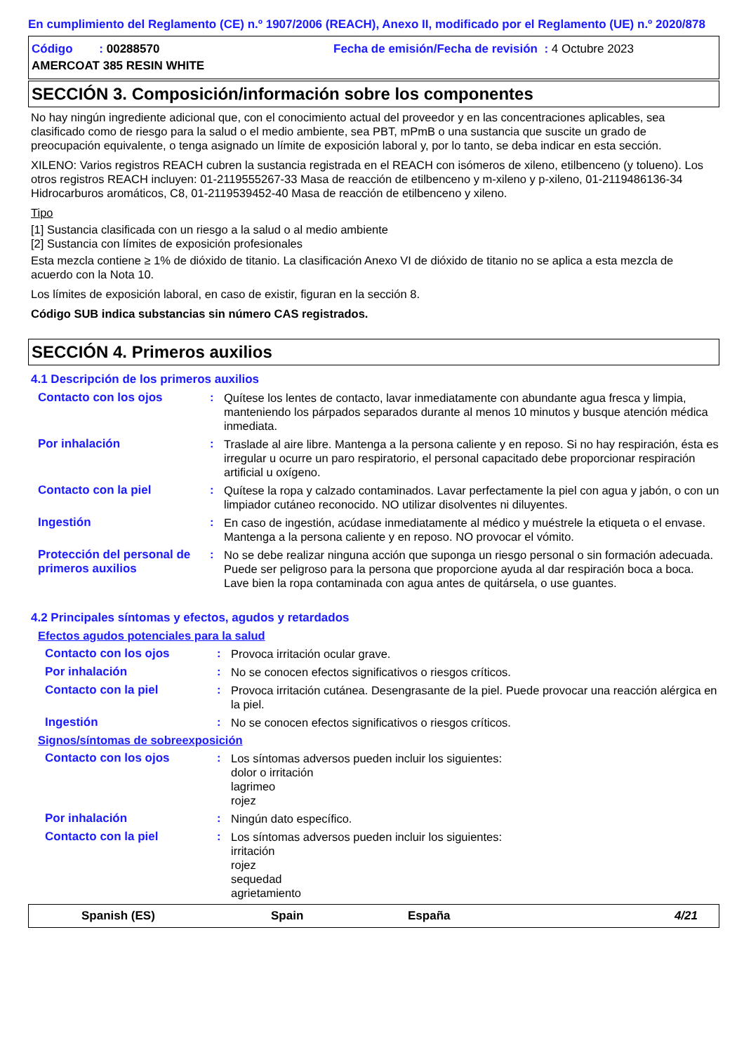En cumplimiento del Reglamento (CE) n.º 1907/2006 (REACH), Anexo II, modificado por el Reglamento (UE) n.º 2020/878
Código : 00288570 Fecha de emisión/Fecha de revisión : 4 Octubre 2023
AMERCOAT 385 RESIN WHITE
SECCIÓN 3. Composición/información sobre los componentes
No hay ningún ingrediente adicional que, con el conocimiento actual del proveedor y en las concentraciones aplicables, sea clasificado como de riesgo para la salud o el medio ambiente, sea PBT, mPmB o una sustancia que suscite un grado de preocupación equivalente, o tenga asignado un límite de exposición laboral y, por lo tanto, se deba indicar en esta sección.
XILENO: Varios registros REACH cubren la sustancia registrada en el REACH con isómeros de xileno, etilbenceno (y tolueno). Los otros registros REACH incluyen: 01-2119555267-33 Masa de reacción de etilbenceno y m-xileno y p-xileno, 01-2119486136-34 Hidrocarburos aromáticos, C8, 01-2119539452-40 Masa de reacción de etilbenceno y xileno.
Tipo
[1] Sustancia clasificada con un riesgo a la salud o al medio ambiente
[2] Sustancia con límites de exposición profesionales
Esta mezcla contiene ≥ 1% de dióxido de titanio. La clasificación Anexo VI de dióxido de titanio no se aplica a esta mezcla de acuerdo con la Nota 10.
Los límites de exposición laboral, en caso de existir, figuran en la sección 8.
Código SUB indica substancias sin número CAS registrados.
SECCIÓN 4. Primeros auxilios
4.1 Descripción de los primeros auxilios
Contacto con los ojos :
Quítese los lentes de contacto, lavar inmediatamente con abundante agua fresca y limpia, manteniendo los párpados separados durante al menos 10 minutos y busque atención médica inmediata.
Por inhalación :
Traslade al aire libre. Mantenga a la persona caliente y en reposo. Si no hay respiración, ésta es irregular u ocurre un paro respiratorio, el personal capacitado debe proporcionar respiración artificial u oxígeno.
Contacto con la piel :
Quítese la ropa y calzado contaminados. Lavar perfectamente la piel con agua y jabón, o con un limpiador cutáneo reconocido. NO utilizar disolventes ni diluyentes.
Ingestión :
En caso de ingestión, acúdase inmediatamente al médico y muéstrele la etiqueta o el envase. Mantenga a la persona caliente y en reposo. NO provocar el vómito.
Protección del personal de primeros auxilios
:
No se debe realizar ninguna acción que suponga un riesgo personal o sin formación adecuada. Puede ser peligroso para la persona que proporcione ayuda al dar respiración boca a boca. Lave bien la ropa contaminada con agua antes de quitársela, o use guantes.
4.2 Principales síntomas y efectos, agudos y retardados
Efectos agudos potenciales para la salud
Contacto con los ojos :
Provoca irritación ocular grave.
Por inhalación :
No se conocen efectos significativos o riesgos críticos.
Contacto con la piel :
Provoca irritación cutánea. Desengrasante de la piel. Puede provocar una reacción alérgica en la piel.
Ingestión :
No se conocen efectos significativos o riesgos críticos.
Signos/síntomas de sobreexposición
Contacto con los ojos :
Los síntomas adversos pueden incluir los siguientes:
dolor o irritación
lagrimeo
rojez
Por inhalación :
Ningún dato específico.
Contacto con la piel :
Los síntomas adversos pueden incluir los siguientes:
irritación
rojez
sequedad
agrietamiento
Spanish (ES) Spain España 4/21